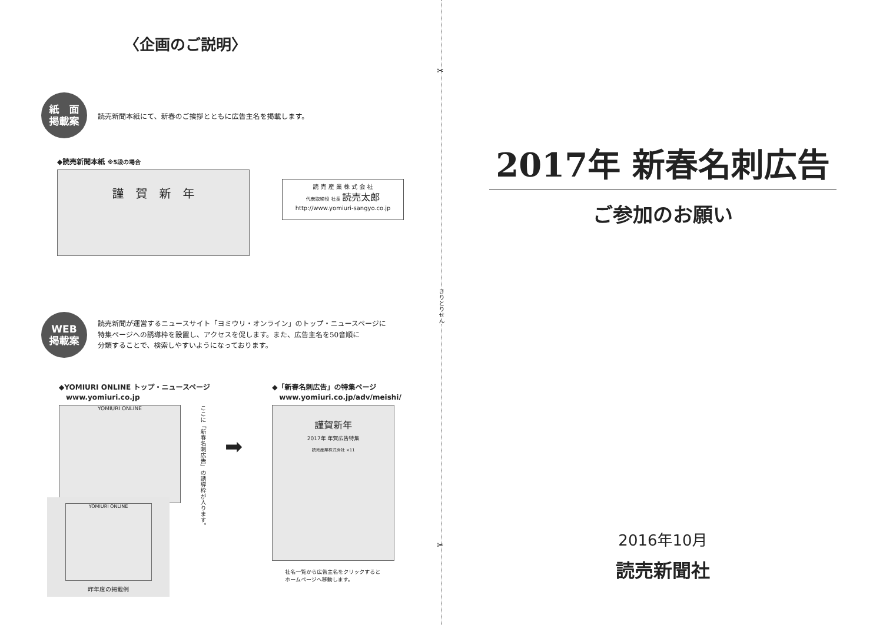〈企画のご説明〉
紙　面
掲載案
読売新聞本紙にて、新春のご挨拶とともに広告主名を掲載します。
◆読売新聞本紙 ※5段の場合
謹　賀　新　年
読 売 産 業 株 式 会 社
代表取締役 社長 読売太郎
http://www.yomiuri-sangyo.co.jp
WEB
掲載案
読売新聞が運営するニュースサイト「ヨミウリ・オンライン」のトップ・ニュースページに
特集ページへの誘導枠を設置し、アクセスを促します。また、広告主名を50音順に
分類することで、検索しやすいようになっております。
◆YOMIURI ONLINE トップ・ニュースページ
　www.yomiuri.co.jp
YOMIURI ONLINE
YOMIURI ONLINE
昨年度の掲載例
ここに「新春名刺広告」の誘導枠が入ります。
➡
◆「新春名刺広告」の特集ページ
　www.yomiuri.co.jp/adv/meishi/
謹賀新年
2017年 年賀広告特集
読売産業株式会社 ×11
社名一覧から広告主名をクリックすると
ホームページへ移動します。
✂
✂
きりとりせん
2017年 新春名刺広告
ご参加のお願い
2016年10月
読売新聞社